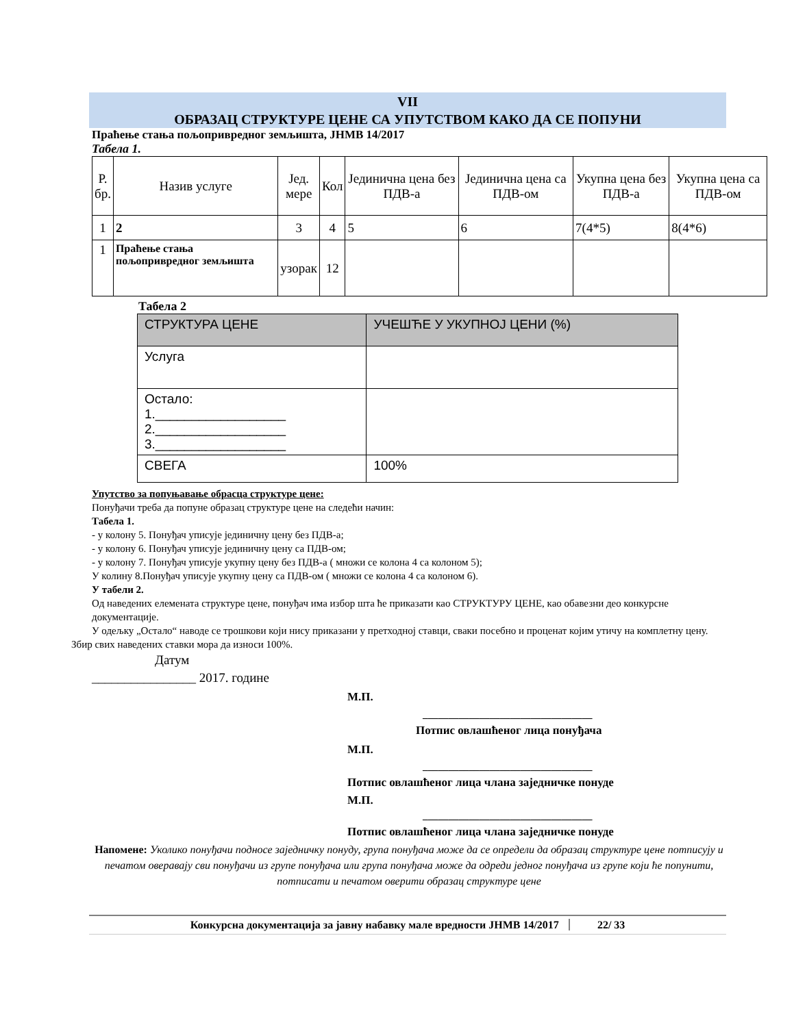VII
ОБРАЗАЦ СТРУКТУРЕ ЦЕНЕ СА УПУТСТВОМ КАКО ДА СЕ ПОПУНИ
Праћење стања пољопривредног земљишта, ЈНМВ 14/2017
Табела 1.
| Р. бр. | Назив услуге | Јед. мере | Кол | Јединична цена без ПДВ-а | Јединична цена са ПДВ-ом | Укупна цена без ПДВ-а | Укупна цена са ПДВ-ом |
| --- | --- | --- | --- | --- | --- | --- | --- |
| 1 | 2 | 3 | 4 | 5 | 6 | 7(4*5) | 8(4*6) |
| 1 | Праћење стања пољопривредног земљишта | узорак | 12 | | | | |
Табела 2
| СТРУКТУРА ЦЕНЕ | УЧЕШЋЕ У УКУПНОЈ ЦЕНИ (%) |
| --- | --- |
| Услуга | |
| Остало: 1.__________________ 2.__________________ 3.__________________ | |
| СВЕГА | 100% |
Упутство за попуњавање обрасца структуре цене:
Понуђачи треба да попуне образац структуре цене на следећи начин:
Табела 1.
- у колону 5. Понуђач уписује јединичну цену без ПДВ-а;
- у колону 6. Понуђач уписује јединичну цену са ПДВ-ом;
- у колону 7. Понуђач уписује укупну цену без ПДВ-а ( множи се колона 4 са колоном 5);
У колину 8.Понуђач уписује укупну цену са ПДВ-ом ( множи се колона 4 са колоном 6).
У табели 2.
Од наведених елемената структуре цене, понуђач има избор шта ће приказати као СТРУКТУРУ ЦЕНЕ, као обавезни деo конкурсне документације.
У одељку „Остало“ наводе се трошкови који нису приказани у претходној ставци, сваки посебно и проценат којим утичу на комплетну цену. Збир свих наведених ставки мора да износи 100%.
Датум
________________ 2017. године
М.П.
_________________________________
Потпис овлашћеног лица понуђача
М.П.
_________________________________
Потпис овлашћеног лица члана заједничке понуде
М.П.
_________________________________
Потпис овлашћеног лица члана заједничке понуде
Напомене: Уколико понуђачи подносе заједничку понуду, група понуђача може да се определи да образац структуре цене потписују и печатом оверавају сви понуђачи из групе понуђача или група понуђача може да одреди једног понуђача из групе који ће попунити, потписати и печатом оверити образац структуре цене
Конкурсна документација за јавну набавку мале вредности ЈНМВ 14/2017 22/ 33